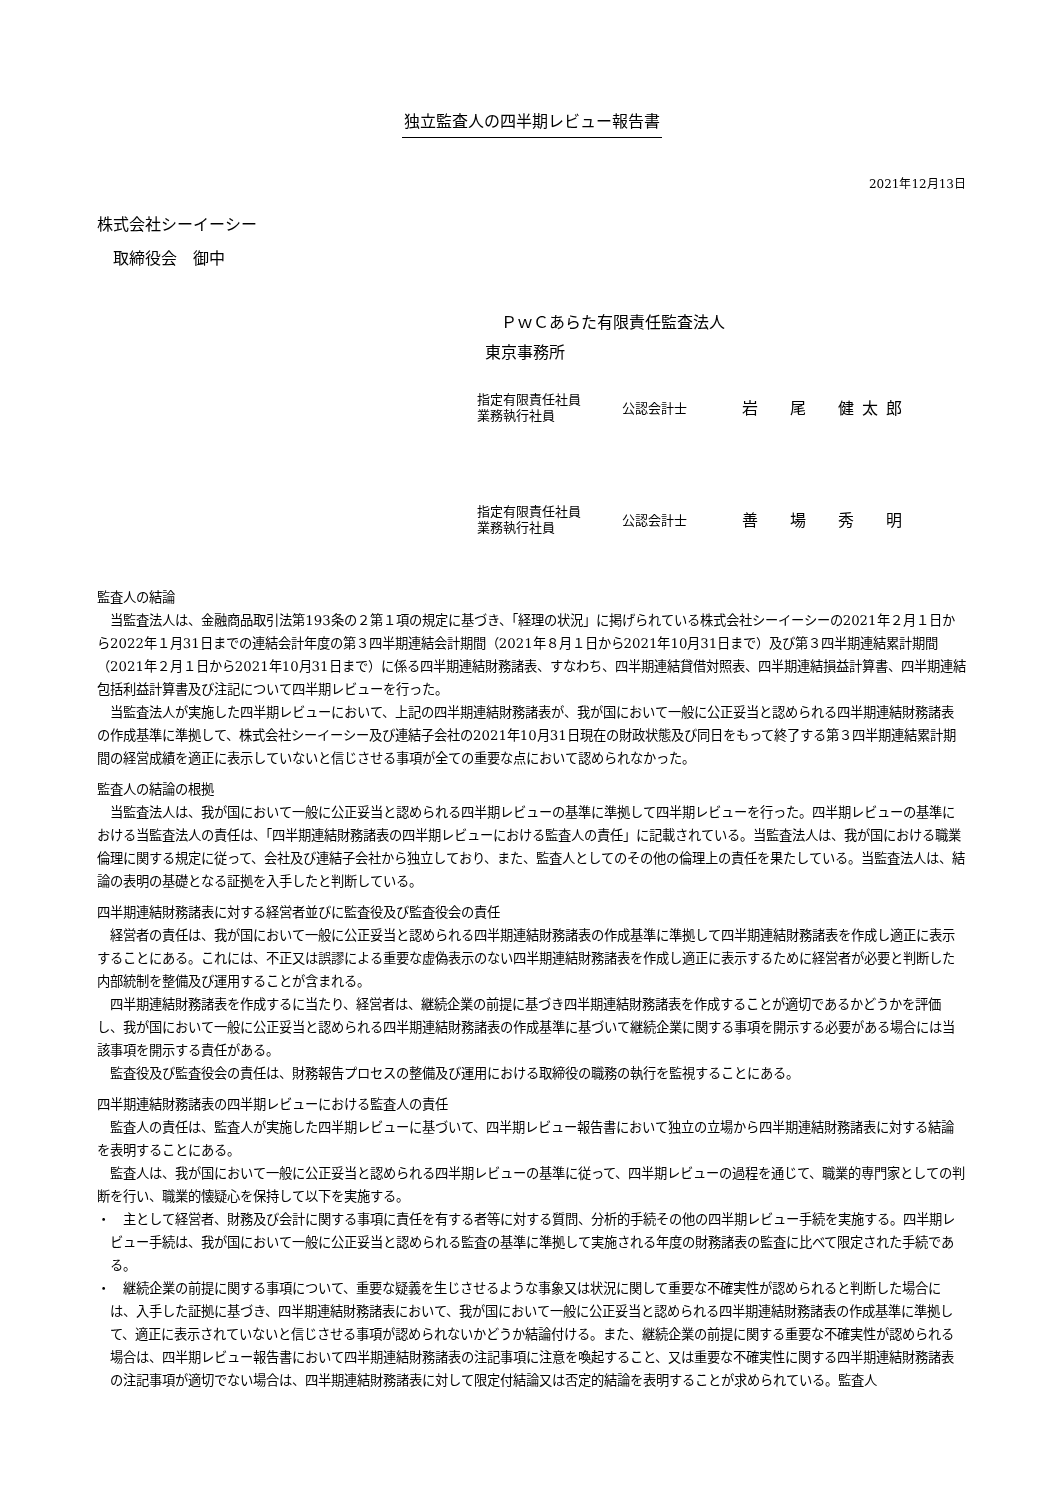独立監査人の四半期レビュー報告書
2021年12月13日
株式会社シーイーシー
　取締役会　御中
　ＰｗＣあらた有限責任監査法人
東京事務所
指定有限責任社員
業務執行社員
公認会計士
岩　尾　健太郎
指定有限責任社員
業務執行社員
公認会計士
善　場　秀　明
監査人の結論
当監査法人は、金融商品取引法第193条の２第１項の規定に基づき、「経理の状況」に掲げられている株式会社シーイーシーの2021年２月１日から2022年１月31日までの連結会計年度の第３四半期連結会計期間（2021年８月１日から2021年10月31日まで）及び第３四半期連結累計期間（2021年２月１日から2021年10月31日まで）に係る四半期連結財務諸表、すなわち、四半期連結貸借対照表、四半期連結損益計算書、四半期連結包括利益計算書及び注記について四半期レビューを行った。
当監査法人が実施した四半期レビューにおいて、上記の四半期連結財務諸表が、我が国において一般に公正妥当と認められる四半期連結財務諸表の作成基準に準拠して、株式会社シーイーシー及び連結子会社の2021年10月31日現在の財政状態及び同日をもって終了する第３四半期連結累計期間の経営成績を適正に表示していないと信じさせる事項が全ての重要な点において認められなかった。
監査人の結論の根拠
当監査法人は、我が国において一般に公正妥当と認められる四半期レビューの基準に準拠して四半期レビューを行った。四半期レビューの基準における当監査法人の責任は、「四半期連結財務諸表の四半期レビューにおける監査人の責任」に記載されている。当監査法人は、我が国における職業倫理に関する規定に従って、会社及び連結子会社から独立しており、また、監査人としてのその他の倫理上の責任を果たしている。当監査法人は、結論の表明の基礎となる証拠を入手したと判断している。
四半期連結財務諸表に対する経営者並びに監査役及び監査役会の責任
経営者の責任は、我が国において一般に公正妥当と認められる四半期連結財務諸表の作成基準に準拠して四半期連結財務諸表を作成し適正に表示することにある。これには、不正又は誤謬による重要な虚偽表示のない四半期連結財務諸表を作成し適正に表示するために経営者が必要と判断した内部統制を整備及び運用することが含まれる。
四半期連結財務諸表を作成するに当たり、経営者は、継続企業の前提に基づき四半期連結財務諸表を作成することが適切であるかどうかを評価し、我が国において一般に公正妥当と認められる四半期連結財務諸表の作成基準に基づいて継続企業に関する事項を開示する必要がある場合には当該事項を開示する責任がある。
監査役及び監査役会の責任は、財務報告プロセスの整備及び運用における取締役の職務の執行を監視することにある。
四半期連結財務諸表の四半期レビューにおける監査人の責任
監査人の責任は、監査人が実施した四半期レビューに基づいて、四半期レビュー報告書において独立の立場から四半期連結財務諸表に対する結論を表明することにある。
監査人は、我が国において一般に公正妥当と認められる四半期レビューの基準に従って、四半期レビューの過程を通じて、職業的専門家としての判断を行い、職業的懐疑心を保持して以下を実施する。
・　主として経営者、財務及び会計に関する事項に責任を有する者等に対する質問、分析的手続その他の四半期レビュー手続を実施する。四半期レビュー手続は、我が国において一般に公正妥当と認められる監査の基準に準拠して実施される年度の財務諸表の監査に比べて限定された手続である。
・　継続企業の前提に関する事項について、重要な疑義を生じさせるような事象又は状況に関して重要な不確実性が認められると判断した場合には、入手した証拠に基づき、四半期連結財務諸表において、我が国において一般に公正妥当と認められる四半期連結財務諸表の作成基準に準拠して、適正に表示されていないと信じさせる事項が認められないかどうか結論付ける。また、継続企業の前提に関する重要な不確実性が認められる場合は、四半期レビュー報告書において四半期連結財務諸表の注記事項に注意を喚起すること、又は重要な不確実性に関する四半期連結財務諸表の注記事項が適切でない場合は、四半期連結財務諸表に対して限定付結論又は否定的結論を表明することが求められている。監査人